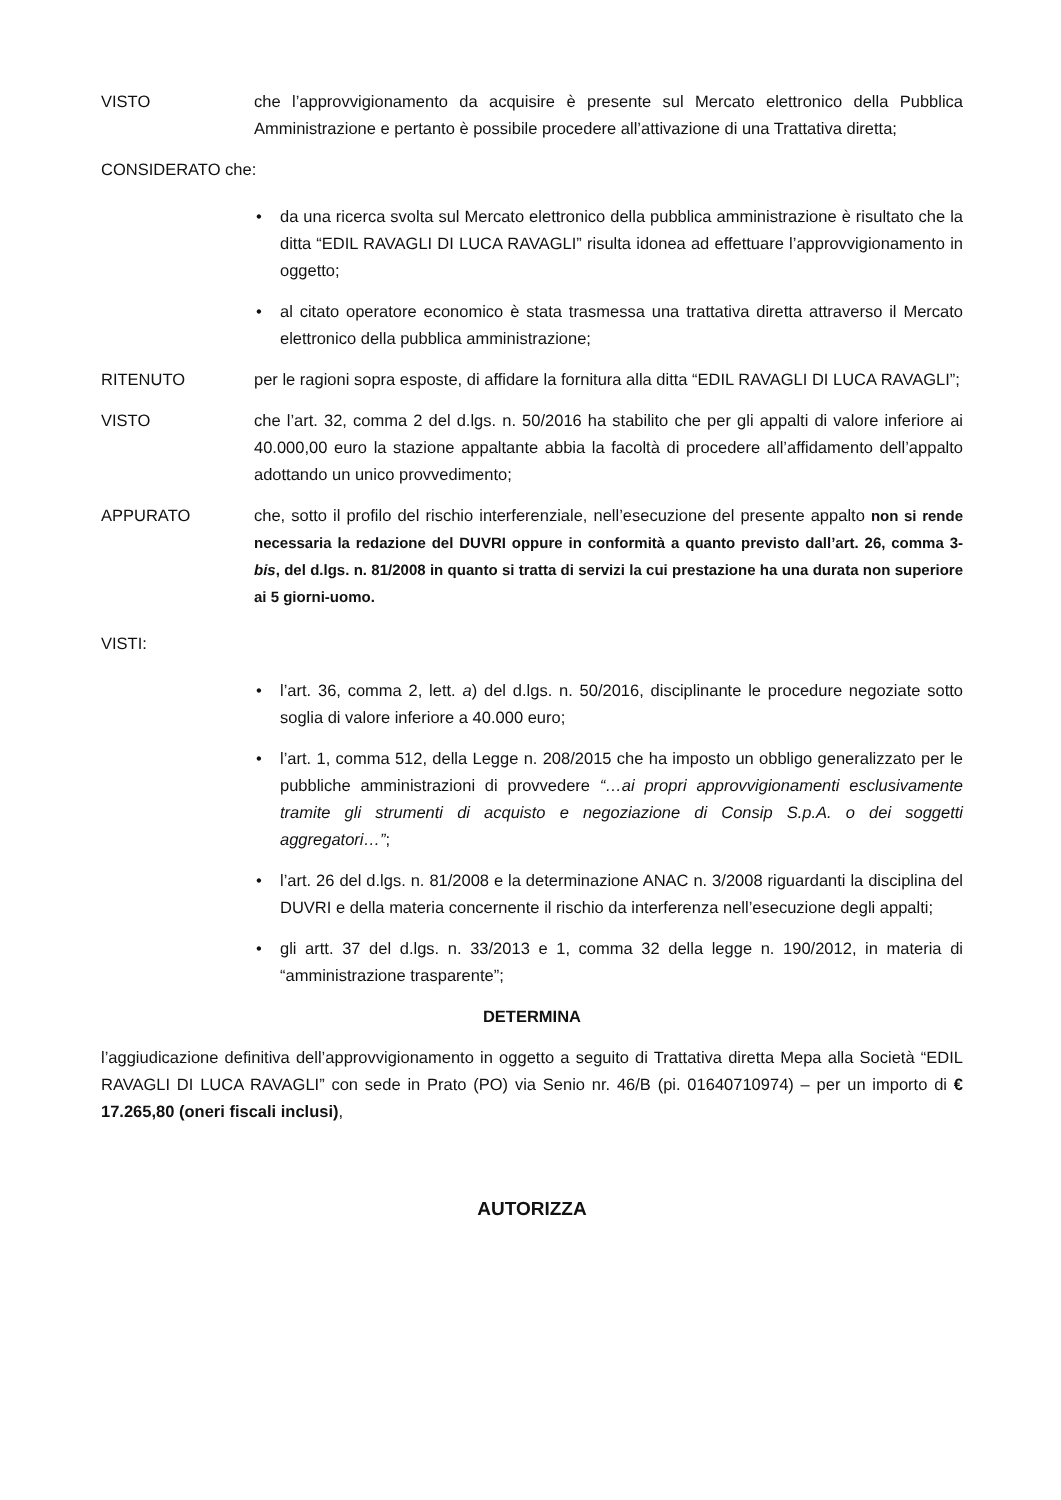VISTO che l’approvvigionamento da acquisire è presente sul Mercato elettronico della Pubblica Amministrazione e pertanto è possibile procedere all’attivazione di una Trattativa diretta;
CONSIDERATO che:
• da una ricerca svolta sul Mercato elettronico della pubblica amministrazione è risultato che la ditta “EDIL RAVAGLI DI LUCA RAVAGLI” risulta idonea ad effettuare l’approvvigionamento in oggetto;
• al citato operatore economico è stata trasmessa una trattativa diretta attraverso il Mercato elettronico della pubblica amministrazione;
RITENUTO per le ragioni sopra esposte, di affidare la fornitura alla ditta “EDIL RAVAGLI DI LUCA RAVAGLI”;
VISTO che l’art. 32, comma 2 del d.lgs. n. 50/2016 ha stabilito che per gli appalti di valore inferiore ai 40.000,00 euro la stazione appaltante abbia la facoltà di procedere all’affidamento dell’appalto adottando un unico provvedimento;
APPURATO che, sotto il profilo del rischio interferenziale, nell’esecuzione del presente appalto non si rende necessaria la redazione del DUVRI oppure in conformità a quanto previsto dall’art. 26, comma 3-bis, del d.lgs. n. 81/2008 in quanto si tratta di servizi la cui prestazione ha una durata non superiore ai 5 giorni-uomo.
VISTI:
• l’art. 36, comma 2, lett. a) del d.lgs. n. 50/2016, disciplinante le procedure negoziate sotto soglia di valore inferiore a 40.000 euro;
• l’art. 1, comma 512, della Legge n. 208/2015 che ha imposto un obbligo generalizzato per le pubbliche amministrazioni di provvedere “…ai propri approvvigionamenti esclusivamente tramite gli strumenti di acquisto e negoziazione di Consip S.p.A. o dei soggetti aggregatori…”;
• l’art. 26 del d.lgs. n. 81/2008 e la determinazione ANAC n. 3/2008 riguardanti la disciplina del DUVRI e della materia concernente il rischio da interferenza nell’esecuzione degli appalti;
• gli artt. 37 del d.lgs. n. 33/2013 e 1, comma 32 della legge n. 190/2012, in materia di “amministrazione trasparente”;
DETERMINA
l’aggiudicazione definitiva dell’approvvigionamento in oggetto a seguito di Trattativa diretta Mepa alla Società “EDIL RAVAGLI DI LUCA RAVAGLI” con sede in Prato (PO) via Senio nr. 46/B (pi. 01640710974) – per un importo di € 17.265,80 (oneri fiscali inclusi),
AUTORIZZA